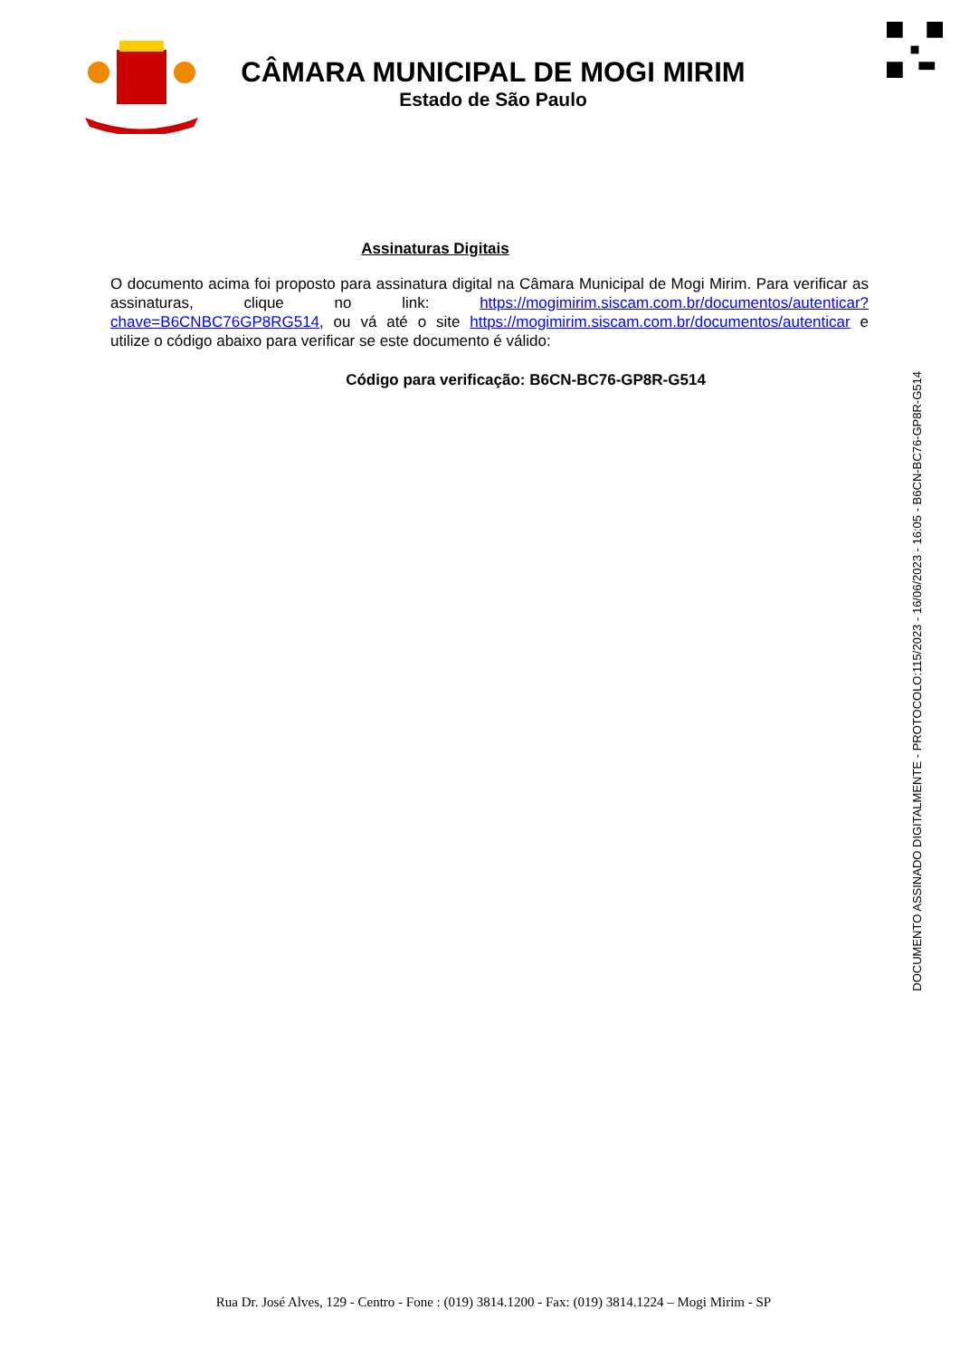CÂMARA MUNICIPAL DE MOGI MIRIM
Estado de São Paulo
Assinaturas Digitais
O documento acima foi proposto para assinatura digital na Câmara Municipal de Mogi Mirim. Para verificar as assinaturas, clique no link: https://mogimirim.siscam.com.br/documentos/autenticar?chave=B6CNBC76GP8RG514, ou vá até o site https://mogimirim.siscam.com.br/documentos/autenticar e utilize o código abaixo para verificar se este documento é válido:
Código para verificação: B6CN-BC76-GP8R-G514
DOCUMENTO ASSINADO DIGITALMENTE - PROTOCOLO:115/2023 - 16/06/2023 - 16:05 - B6CN-BC76-GP8R-G514
Rua Dr. José Alves, 129 - Centro - Fone : (019) 3814.1200 - Fax: (019) 3814.1224 – Mogi Mirim - SP